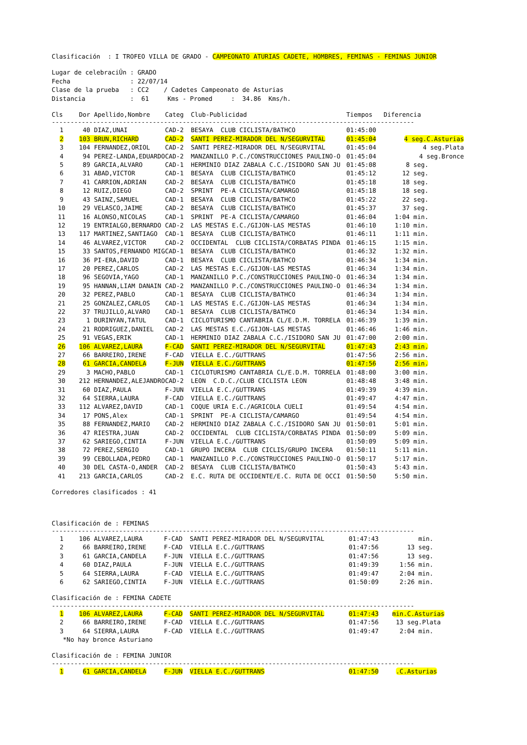Clasificación : I TROFEO VILLA DE GRADO - CAMPEONATO ATURIAS CADETE, HOMBRES, FEMINAS - FEMINAS JUNIOR
Lugar de celebraciÛn : GRADO Fecha : 22/07/14 Clase de la prueba : CC2 / Cadetes Campeonato de Asturias Distancia : 61 Kms - Promed : 34.86 Kms/h.
| Cls | Dor Apellido,Nombre | Categ | Club-Publicidad | Tiempos | Diferencia |
| --- | --- | --- | --- | --- | --- |
| ------------------------------------------------------------------------------------------------- | | | | | |
| 1 | 40 DIAZ,UNAI | CAD-2 | BESAYA CLUB CICLISTA/BATHCO | 01:45:00 | |
| 2 | 103 BRUN,RICHARD | CAD-2 | SANTI PEREZ-MIRADOR DEL N/SEGURVITAL | 01:45:04 | 4 seg.C.Asturias |
| 3 | 104 FERNANDEZ,ORIOL | CAD-2 | SANTI PEREZ-MIRADOR DEL N/SEGURVITAL | 01:45:04 | 4 seg.Plata |
| 4 | 94 PEREZ-LANDA,EDUARDO | CAD-2 | MANZANILLO P.C./CONSTRUCCIONES PAULINO-O | 01:45:04 | 4 seg.Bronce |
| 5 | 89 GARCIA,ALVARO | CAD-1 | HERMINIO DIAZ ZABALA C.C./ISIDORO SAN JU | 01:45:08 | 8 seg. |
| 6 | 31 ABAD,VICTOR | CAD-1 | BESAYA CLUB CICLISTA/BATHCO | 01:45:12 | 12 seg. |
| 7 | 41 CARRION,ADRIAN | CAD-2 | BESAYA CLUB CICLISTA/BATHCO | 01:45:18 | 18 seg. |
| 8 | 12 RUIZ,DIEGO | CAD-2 | SPRINT PE-A CICLISTA/CAMARGO | 01:45:18 | 18 seg. |
| 9 | 43 SAINZ,SAMUEL | CAD-1 | BESAYA CLUB CICLISTA/BATHCO | 01:45:22 | 22 seg. |
| 10 | 29 VELASCO,JAIME | CAD-2 | BESAYA CLUB CICLISTA/BATHCO | 01:45:37 | 37 seg. |
| 11 | 16 ALONSO,NICOLAS | CAD-1 | SPRINT PE-A CICLISTA/CAMARGO | 01:46:04 | 1:04 min. |
| 12 | 19 ENTRIALGO,BERNARDO | CAD-2 | LAS MESTAS E.C./GIJON-LAS MESTAS | 01:46:10 | 1:10 min. |
| 13 | 117 MARTINEZ,SANTIAGO | CAD-1 | BESAYA CLUB CICLISTA/BATHCO | 01:46:11 | 1:11 min. |
| 14 | 46 ALVAREZ,VICTOR | CAD-2 | OCCIDENTAL CLUB CICLISTA/CORBATAS PINDA | 01:46:15 | 1:15 min. |
| 15 | 33 SANTOS,FERNANDO MIG | CAD-1 | BESAYA CLUB CICLISTA/BATHCO | 01:46:32 | 1:32 min. |
| 16 | 36 PI-ERA,DAVID | CAD-1 | BESAYA CLUB CICLISTA/BATHCO | 01:46:34 | 1:34 min. |
| 17 | 20 PEREZ,CARLOS | CAD-2 | LAS MESTAS E.C./GIJON-LAS MESTAS | 01:46:34 | 1:34 min. |
| 18 | 96 SEGOVIA,YAGO | CAD-1 | MANZANILLO P.C./CONSTRUCCIONES PAULINO-O | 01:46:34 | 1:34 min. |
| 19 | 95 HANNAN,LIAM DANAIN | CAD-2 | MANZANILLO P.C./CONSTRUCCIONES PAULINO-O | 01:46:34 | 1:34 min. |
| 20 | 32 PEREZ,PABLO | CAD-1 | BESAYA CLUB CICLISTA/BATHCO | 01:46:34 | 1:34 min. |
| 21 | 25 GONZALEZ,CARLOS | CAD-1 | LAS MESTAS E.C./GIJON-LAS MESTAS | 01:46:34 | 1:34 min. |
| 22 | 37 TRUJILLO,ALVARO | CAD-1 | BESAYA CLUB CICLISTA/BATHCO | 01:46:34 | 1:34 min. |
| 23 | 1 DURINYAN,TATUL | CAD-1 | CICLOTURISMO CANTABRIA CL/E.D.M. TORRELA | 01:46:39 | 1:39 min. |
| 24 | 21 RODRIGUEZ,DANIEL | CAD-2 | LAS MESTAS E.C./GIJON-LAS MESTAS | 01:46:46 | 1:46 min. |
| 25 | 91 VEGAS,ERIK | CAD-1 | HERMINIO DIAZ ZABALA C.C./ISIDORO SAN JU | 01:47:00 | 2:00 min. |
| 26 | 106 ALVAREZ,LAURA | F-CAD | SANTI PEREZ-MIRADOR DEL N/SEGURVITAL | 01:47:43 | 2:43 min. |
| 27 | 66 BARREIRO,IRENE | F-CAD | VIELLA E.C./GUTTRANS | 01:47:56 | 2:56 min. |
| 28 | 61 GARCIA,CANDELA | F-JUN | VIELLA E.C./GUTTRANS | 01:47:56 | 2:56 min. |
| 29 | 3 MACHO,PABLO | CAD-1 | CICLOTURISMO CANTABRIA CL/E.D.M. TORRELA | 01:48:00 | 3:00 min. |
| 30 | 212 HERNANDEZ,ALEJANDRO | CAD-2 | LEON C.D.C./CLUB CICLISTA LEON | 01:48:48 | 3:48 min. |
| 31 | 60 DIAZ,PAULA | F-JUN | VIELLA E.C./GUTTRANS | 01:49:39 | 4:39 min. |
| 32 | 64 SIERRA,LAURA | F-CAD | VIELLA E.C./GUTTRANS | 01:49:47 | 4:47 min. |
| 33 | 112 ALVAREZ,DAVID | CAD-1 | COQUE URIA E.C./AGRICOLA CUELI | 01:49:54 | 4:54 min. |
| 34 | 17 PONS,Alex | CAD-1 | SPRINT PE-A CICLISTA/CAMARGO | 01:49:54 | 4:54 min. |
| 35 | 88 FERNANDEZ,MARIO | CAD-2 | HERMINIO DIAZ ZABALA C.C./ISIDORO SAN JU | 01:50:01 | 5:01 min. |
| 36 | 47 RIESTRA,JUAN | CAD-2 | OCCIDENTAL CLUB CICLISTA/CORBATAS PINDA | 01:50:09 | 5:09 min. |
| 37 | 62 SARIEGO,CINTIA | F-JUN | VIELLA E.C./GUTTRANS | 01:50:09 | 5:09 min. |
| 38 | 72 PEREZ,SERGIO | CAD-1 | GRUPO INCERA CLUB CICLIS/GRUPO INCERA | 01:50:11 | 5:11 min. |
| 39 | 99 CEBOLLADA,PEDRO | CAD-1 | MANZANILLO P.C./CONSTRUCCIONES PAULINO-O | 01:50:17 | 5:17 min. |
| 40 | 30 DEL CASTA-O,ANDER | CAD-2 | BESAYA CLUB CICLISTA/BATHCO | 01:50:43 | 5:43 min. |
| 41 | 213 GARCIA,CARLOS | CAD-2 | E.C. RUTA DE OCCIDENTE/E.C. RUTA DE OCCI | 01:50:50 | 5:50 min. |
Corredores clasificados : 41
Clasificación de : FEMINAS
-------------------------------------------------------------------------------------------------
| 1 | 106 ALVAREZ,LAURA | F-CAD | SANTI PEREZ-MIRADOR DEL N/SEGURVITAL | 01:47:43 | min. |
| 2 | 66 BARREIRO,IRENE | F-CAD | VIELLA E.C./GUTTRANS | 01:47:56 | 13 seg. |
| 3 | 61 GARCIA,CANDELA | F-JUN | VIELLA E.C./GUTTRANS | 01:47:56 | 13 seg. |
| 4 | 60 DIAZ,PAULA | F-JUN | VIELLA E.C./GUTTRANS | 01:49:39 | 1:56 min. |
| 5 | 64 SIERRA,LAURA | F-CAD | VIELLA E.C./GUTTRANS | 01:49:47 | 2:04 min. |
| 6 | 62 SARIEGO,CINTIA | F-JUN | VIELLA E.C./GUTTRANS | 01:50:09 | 2:26 min. |
Clasificación de : FEMINA CADETE
-------------------------------------------------------------------------------------------------
| 1 | 106 ALVAREZ,LAURA | F-CAD | SANTI PEREZ-MIRADOR DEL N/SEGURVITAL | 01:47:43 | min.C.Asturias |
| 2 | 66 BARREIRO,IRENE | F-CAD | VIELLA E.C./GUTTRANS | 01:47:56 | 13 seg.Plata |
| 3 | 64 SIERRA,LAURA | F-CAD | VIELLA E.C./GUTTRANS | 01:49:47 | 2:04 min. |
*No hay bronce Asturiano
Clasificación de : FEMINA JUNIOR
-------------------------------------------------------------------------------------------------
| 1 | 61 GARCIA,CANDELA | F-JUN | VIELLA E.C./GUTTRANS | 01:47:50 | .C.Asturias |